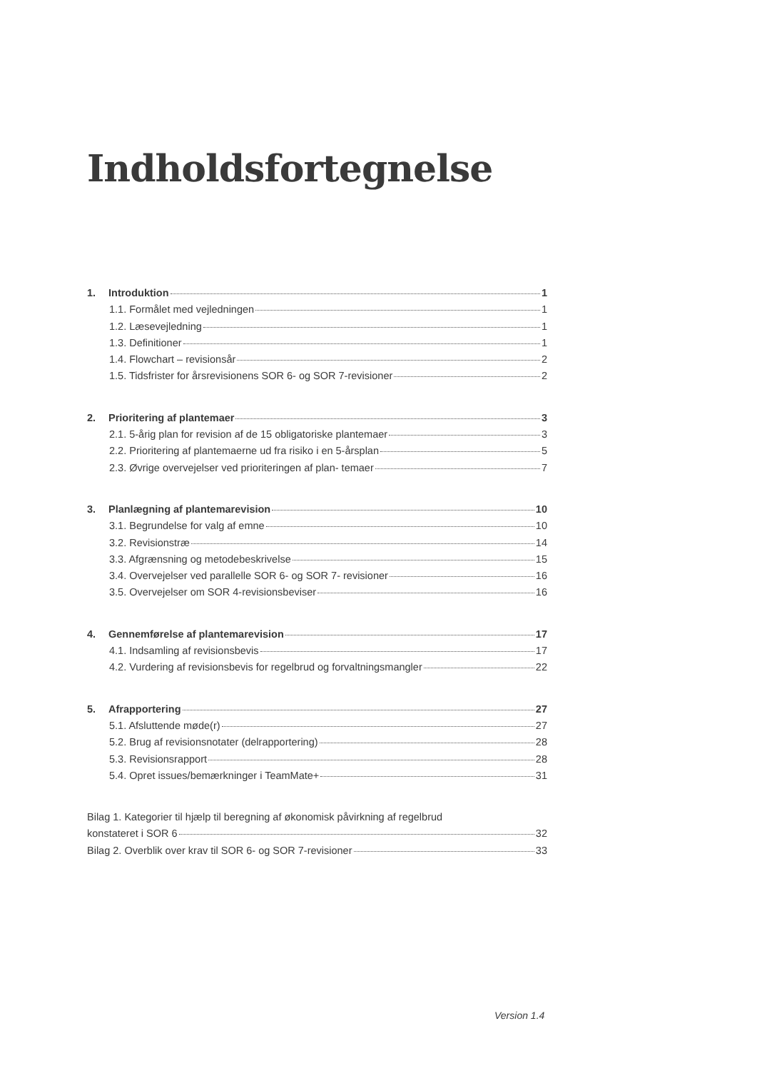Indholdsfortegnelse
1. Introduktion 1
1.1. Formålet med vejledningen 1
1.2. Læsevejledning 1
1.3. Definitioner 1
1.4. Flowchart – revisionsår 2
1.5. Tidsfrister for årsrevisionens SOR 6- og SOR 7-revisioner 2
2. Prioritering af plantemaer 3
2.1. 5-årig plan for revision af de 15 obligatoriske plantemaer 3
2.2. Prioritering af plantemaerne ud fra risiko i en 5-årsplan 5
2.3. Øvrige overvejelser ved prioriteringen af plan- temaer 7
3. Planlægning af plantemarevision 10
3.1. Begrundelse for valg af emne 10
3.2. Revisionstræ 14
3.3. Afgrænsning og metodebeskrivelse 15
3.4. Overvejelser ved parallelle SOR 6- og SOR 7- revisioner 16
3.5. Overvejelser om SOR 4-revisionsbeviser 16
4. Gennemførelse af plantemarevision 17
4.1. Indsamling af revisionsbevis 17
4.2. Vurdering af revisionsbevis for regelbrud og forvaltningsmangler 22
5. Afrapportering 27
5.1. Afsluttende møde(r) 27
5.2. Brug af revisionsnotater (delrapportering) 28
5.3. Revisionsrapport 28
5.4. Opret issues/bemærkninger i TeamMate+ 31
Bilag 1. Kategorier til hjælp til beregning af økonomisk påvirkning af regelbrud
konstateret i SOR 6 32
Bilag 2. Overblik over krav til SOR 6- og SOR 7-revisioner 33
Version 1.4